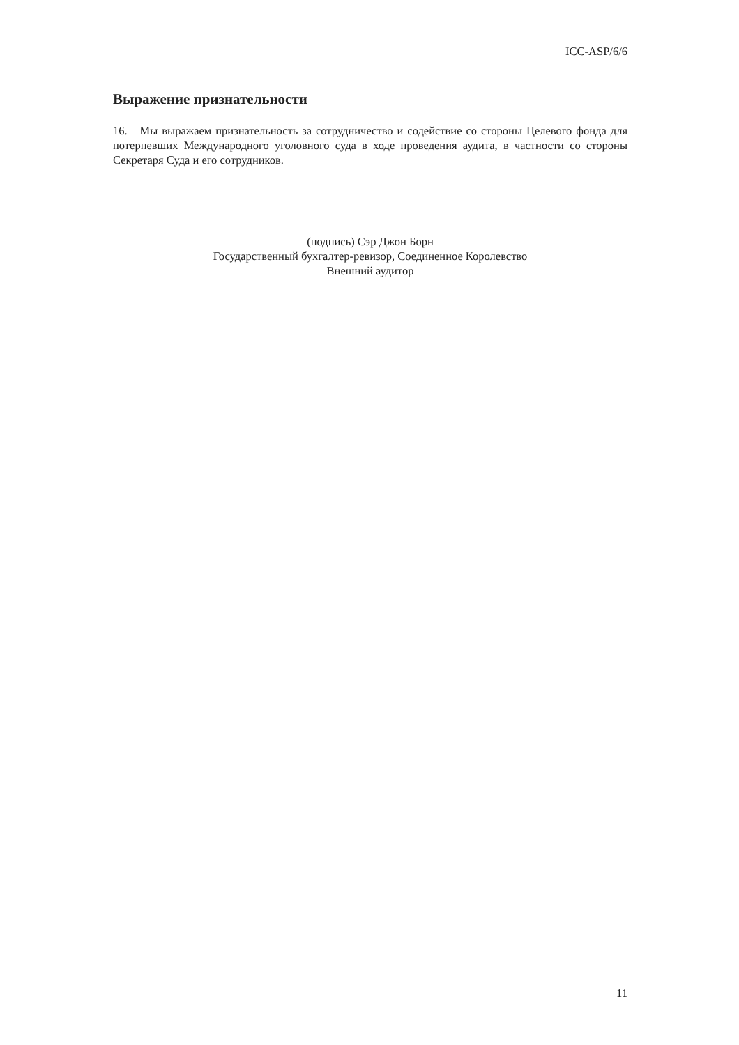ICC-ASP/6/6
Выражение признательности
16. Мы выражаем признательность за сотрудничество и содействие со стороны Целевого фонда для потерпевших Международного уголовного суда в ходе проведения аудита, в частности со стороны Секретаря Суда и его сотрудников.
(подпись) Сэр Джон Борн
Государственный бухгалтер-ревизор, Соединенное Королевство
Внешний аудитор
11